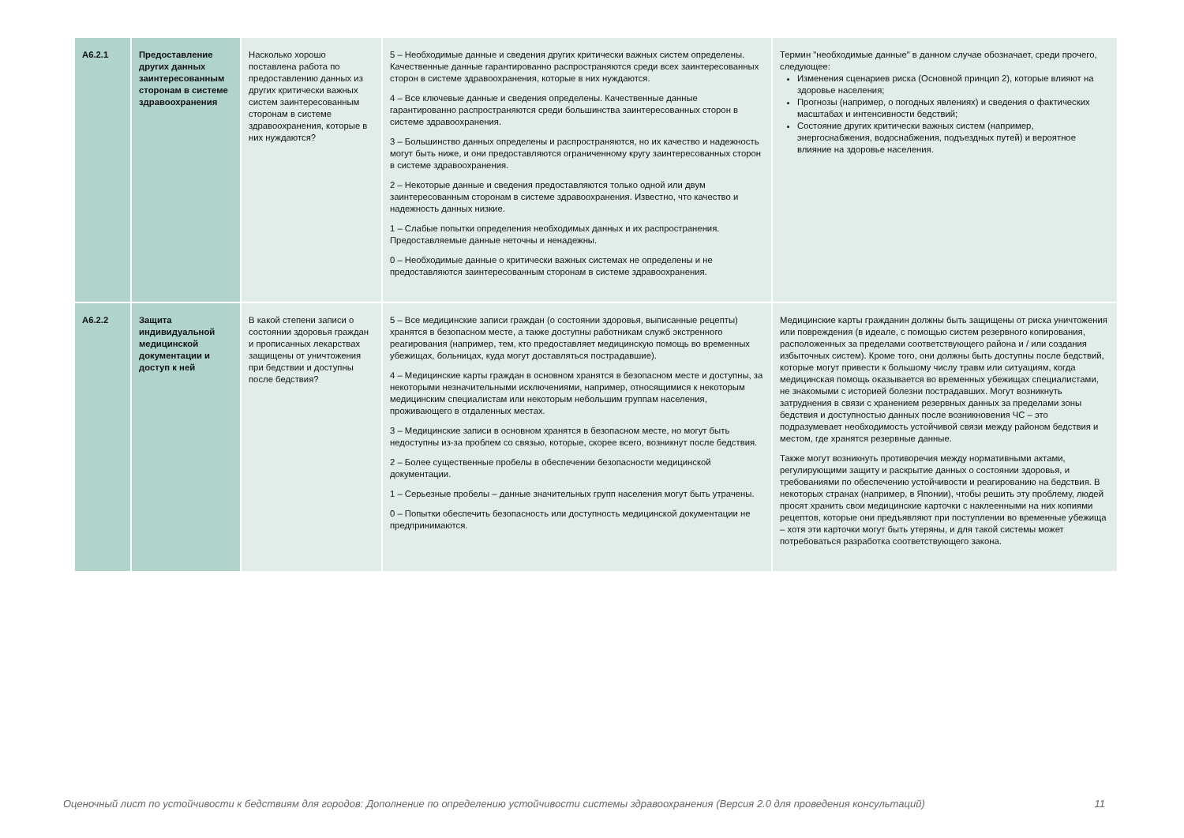| A6.2.1 | Предоставление других данных заинтересованным сторонам в системе здравоохранения | Насколько хорошо поставлена работа по предоставлению данных из других критически важных систем заинтересованным сторонам в системе здравоохранения, которые в них нуждаются? | 5 – Необходимые данные и сведения других критически важных систем определены. Качественные данные гарантированно распространяются среди всех заинтересованных сторон в системе здравоохранения, которые в них нуждаются. 4 – Все ключевые данные и сведения определены. Качественные данные гарантированно распространяются среди большинства заинтересованных сторон в системе здравоохранения. 3 – Большинство данных определены и распространяются, но их качество и надежность могут быть ниже, и они предоставляются ограниченному кругу заинтересованных сторон в системе здравоохранения. 2 – Некоторые данные и сведения предоставляются только одной или двум заинтересованным сторонам в системе здравоохранения. Известно, что качество и надежность данных низкие. 1 – Слабые попытки определения необходимых данных и их распространения. Предоставляемые данные неточны и ненадежны. 0 – Необходимые данные о критически важных системах не определены и не предоставляются заинтересованным сторонам в системе здравоохранения. | Термин "необходимые данные" в данном случае обозначает, среди прочего, следующее: Изменения сценариев риска (Основной принцип 2), которые влияют на здоровье населения; Прогнозы (например, о погодных явлениях) и сведения о фактических масштабах и интенсивности бедствий; Состояние других критически важных систем (например, энергоснабжения, водоснабжения, подъездных путей) и вероятное влияние на здоровье населения. |
| A6.2.2 | Защита индивидуальной медицинской документации и доступ к ней | В какой степени записи о состоянии здоровья граждан и прописанных лекарствах защищены от уничтожения при бедствии и доступны после бедствия? | 5 – Все медицинские записи граждан (о состоянии здоровья, выписанные рецепты) хранятся в безопасном месте, а также доступны работникам служб экстренного реагирования (например, тем, кто предоставляет медицинскую помощь во временных убежищах, больницах, куда могут доставляться пострадавшие). 4 – Медицинские карты граждан в основном хранятся в безопасном месте и доступны, за некоторыми незначительными исключениями, например, относящимися к некоторым медицинским специалистам или некоторым небольшим группам населения, проживающего в отдаленных местах. 3 – Медицинские записи в основном хранятся в безопасном месте, но могут быть недоступны из-за проблем со связью, которые, скорее всего, возникнут после бедствия. 2 – Более существенные пробелы в обеспечении безопасности медицинской документации. 1 – Серьезные пробелы – данные значительных групп населения могут быть утрачены. 0 – Попытки обеспечить безопасность или доступность медицинской документации не предпринимаются. | Медицинские карты гражданин должны быть защищены от риска уничтожения или повреждения (в идеале, с помощью систем резервного копирования, расположенных за пределами соответствующего района и / или создания избыточных систем). Кроме того, они должны быть доступны после бедствий, которые могут привести к большому числу травм или ситуациям, когда медицинская помощь оказывается во временных убежищах специалистами, не знакомыми с историей болезни пострадавших. Могут возникнуть затруднения в связи с хранением резервных данных за пределами зоны бедствия и доступностью данных после возникновения ЧС – это подразумевает необходимость устойчивой связи между районом бедствия и местом, где хранятся резервные данные. Также могут возникнуть противоречия между нормативными актами, регулирующими защиту и раскрытие данных о состоянии здоровья, и требованиями по обеспечению устойчивости и реагированию на бедствия. В некоторых странах (например, в Японии), чтобы решить эту проблему, людей просят хранить свои медицинские карточки с наклеенными на них копиями рецептов, которые они предъявляют при поступлении во временные убежища – хотя эти карточки могут быть утеряны, и для такой системы может потребоваться разработка соответствующего закона. |
Оценочный лист по устойчивости к бедствиям для городов: Дополнение по определению устойчивости системы здравоохранения (Версия 2.0 для проведения консультаций) 11